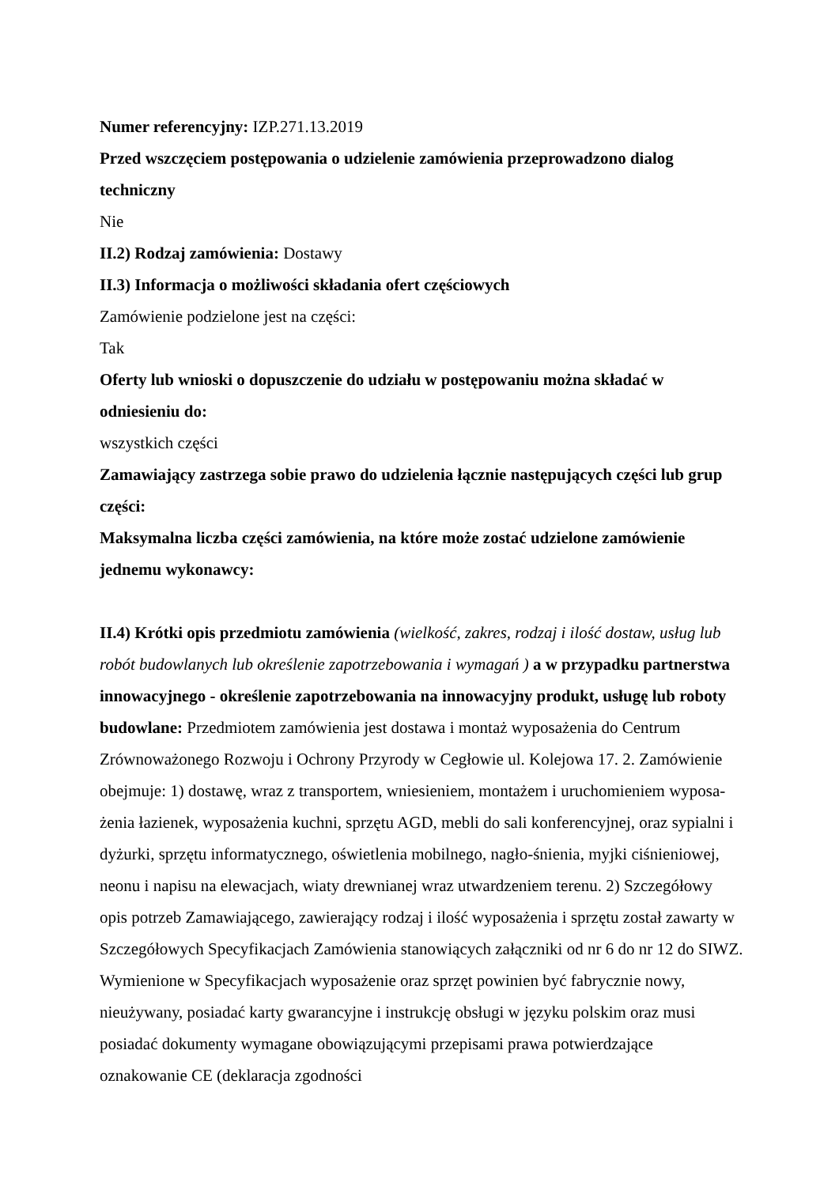Numer referencyjny: IZP.271.13.2019
Przed wszczęciem postępowania o udzielenie zamówienia przeprowadzono dialog techniczny
Nie
II.2) Rodzaj zamówienia: Dostawy
II.3) Informacja o możliwości składania ofert częściowych
Zamówienie podzielone jest na części:
Tak
Oferty lub wnioski o dopuszczenie do udziału w postępowaniu można składać w odniesieniu do:
wszystkich części
Zamawiający zastrzega sobie prawo do udzielenia łącznie następujących części lub grup części:
Maksymalna liczba części zamówienia, na które może zostać udzielone zamówienie jednemu wykonawcy:
II.4) Krótki opis przedmiotu zamówienia (wielkość, zakres, rodzaj i ilość dostaw, usług lub robót budowlanych lub określenie zapotrzebowania i wymagań ) a w przypadku partnerstwa innowacyjnego - określenie zapotrzebowania na innowacyjny produkt, usługę lub roboty budowlane: Przedmiotem zamówienia jest dostawa i montaż wyposażenia do Centrum Zrównoważonego Rozwoju i Ochrony Przyrody w Cegłowie ul. Kolejowa 17. 2. Zamówienie obejmuje: 1) dostawę, wraz z transportem, wniesieniem, montażem i uruchomieniem wyposa-żenia łazienek, wyposażenia kuchni, sprzętu AGD, mebli do sali konferencyjnej, oraz sypialni i dyżurki, sprzętu informatycznego, oświetlenia mobilnego, nagło-śnienia, myjki ciśnieniowej, neonu i napisu na elewacjach, wiaty drewnianej wraz utwardzeniem terenu. 2) Szczegółowy opis potrzeb Zamawiającego, zawierający rodzaj i ilość wyposażenia i sprzętu został zawarty w Szczegółowych Specyfikacjach Zamówienia stanowiących załączniki od nr 6 do nr 12 do SIWZ. Wymienione w Specyfikacjach wyposażenie oraz sprzęt powinien być fabrycznie nowy, nieużywany, posiadać karty gwarancyjne i instrukcję obsługi w języku polskim oraz musi posiadać dokumenty wymagane obowiązującymi przepisami prawa potwierdzające oznakowanie CE (deklaracja zgodności